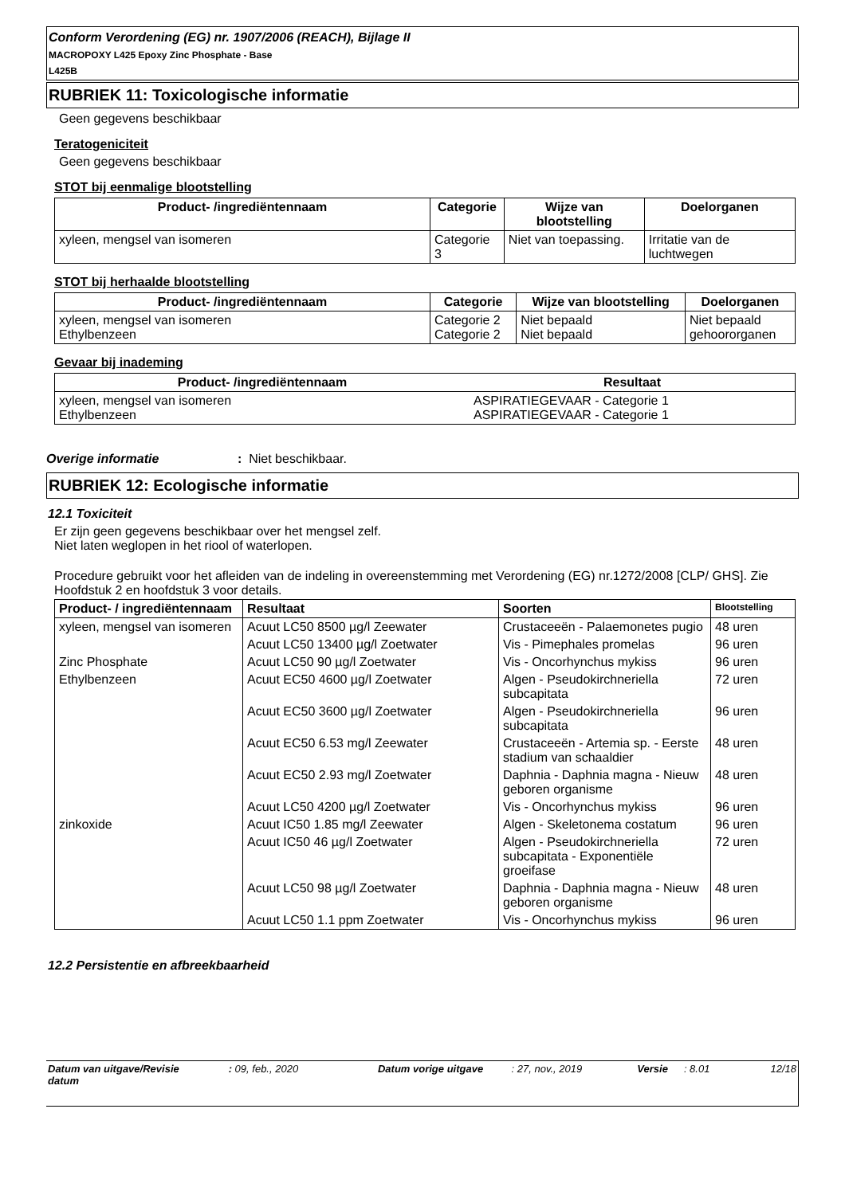Conform Verordening (EG) nr. 1907/2006 (REACH), Bijlage II
MACROPOXY L425 Epoxy Zinc Phosphate - Base
L425B
RUBRIEK 11: Toxicologische informatie
Geen gegevens beschikbaar
Teratogeniciteit
Geen gegevens beschikbaar
STOT bij eenmalige blootstelling
| Product- /ingrediëntennaam | Categorie | Wijze van blootstelling | Doelorganen |
| --- | --- | --- | --- |
| xyleen, mengsel van isomeren | Categorie 3 | Niet van toepassing. | Irritatie van de luchtwegen |
STOT bij herhaalde blootstelling
| Product- /ingrediëntennaam | Categorie | Wijze van blootstelling | Doelorganen |
| --- | --- | --- | --- |
| xyleen, mengsel van isomeren Ethylbenzeen | Categorie 2 Categorie 2 | Niet bepaald Niet bepaald | Niet bepaald gehoororganen |
Gevaar bij inademing
| Product- /ingrediëntennaam | Resultaat |
| --- | --- |
| xyleen, mengsel van isomeren Ethylbenzeen | ASPIRATIEGEVAAR - Categorie 1 ASPIRATIEGEVAAR - Categorie 1 |
Overige informatie: Niet beschikbaar.
RUBRIEK 12: Ecologische informatie
12.1 Toxiciteit
Er zijn geen gegevens beschikbaar over het mengsel zelf.
Niet laten weglopen in het riool of waterlopen.
Procedure gebruikt voor het afleiden van de indeling in overeenstemming met Verordening (EG) nr.1272/2008 [CLP/ GHS]. Zie Hoofdstuk 2 en hoofdstuk 3 voor details.
| Product- / ingrediëntennaam | Resultaat | Soorten | Blootstelling |
| --- | --- | --- | --- |
| xyleen, mengsel van isomeren | Acuut LC50 8500 µg/l Zeewater | Crustaceeën - Palaemonetes pugio | 48 uren |
| | Acuut LC50 13400 µg/l Zoetwater | Vis - Pimephales promelas | 96 uren |
| Zinc Phosphate | Acuut LC50 90 µg/l Zoetwater | Vis - Oncorhynchus mykiss | 96 uren |
| Ethylbenzeen | Acuut EC50 4600 µg/l Zoetwater | Algen - Pseudokirchneriella subcapitata | 72 uren |
| | Acuut EC50 3600 µg/l Zoetwater | Algen - Pseudokirchneriella subcapitata | 96 uren |
| | Acuut EC50 6.53 mg/l Zeewater | Crustaceeën - Artemia sp. - Eerste stadium van schaaldier | 48 uren |
| | Acuut EC50 2.93 mg/l Zoetwater | Daphnia - Daphnia magna - Nieuw geboren organisme | 48 uren |
| | Acuut LC50 4200 µg/l Zoetwater | Vis - Oncorhynchus mykiss | 96 uren |
| zinkoxide | Acuut IC50 1.85 mg/l Zeewater | Algen - Skeletonema costatum | 96 uren |
| | Acuut IC50 46 µg/l Zoetwater | Algen - Pseudokirchneriella subcapitata - Exponentiële groeifase | 72 uren |
| | Acuut LC50 98 µg/l Zoetwater | Daphnia - Daphnia magna - Nieuw geboren organisme | 48 uren |
| | Acuut LC50 1.1 ppm Zoetwater | Vis - Oncorhynchus mykiss | 96 uren |
12.2 Persistentie en afbreekbaarheid
Datum van uitgave/Revisie datum: 09, feb., 2020 Datum vorige uitgave: 27, nov., 2019 Versie: 8.01 12/18